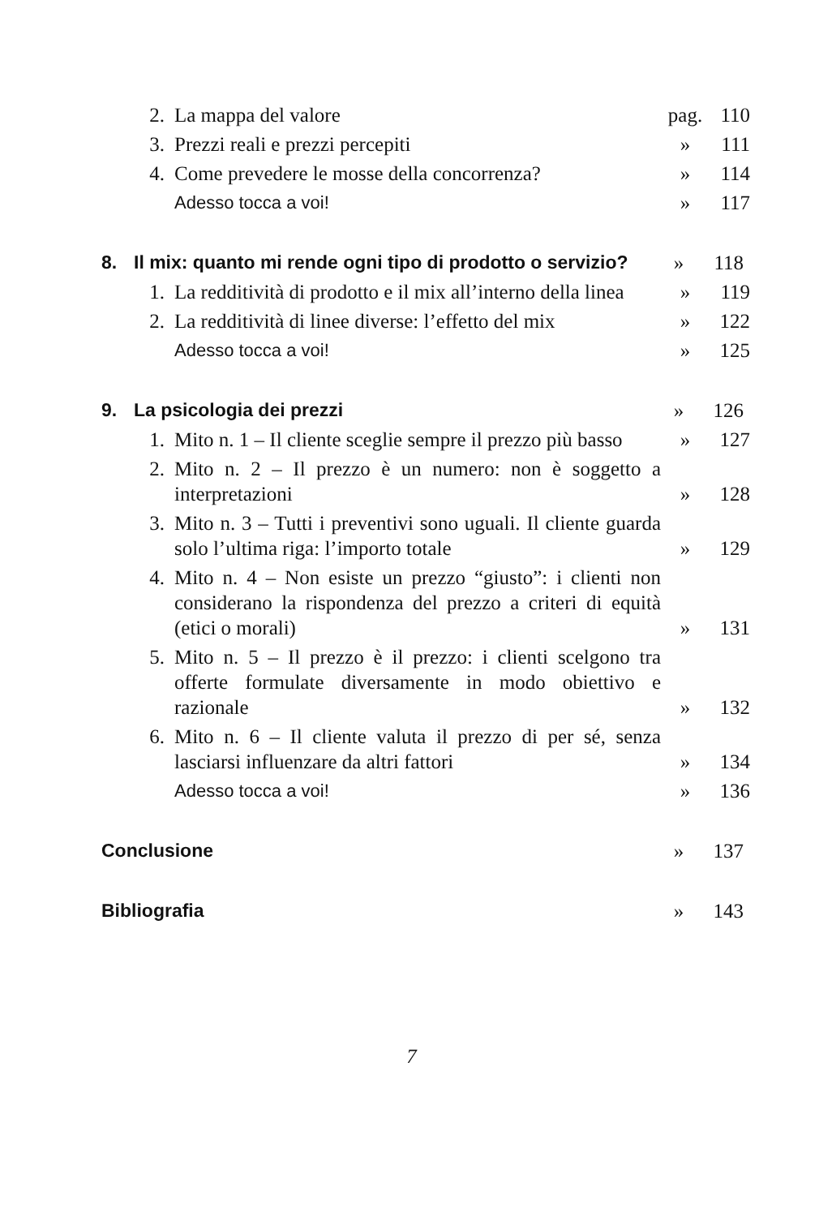2. La mappa del valore pag. 110
3. Prezzi reali e prezzi percepiti » 111
4. Come prevedere le mosse della concorrenza? » 114
Adesso tocca a voi! » 117
8. Il mix: quanto mi rende ogni tipo di prodotto o servizio? » 118
1. La redditività di prodotto e il mix all’interno della linea » 119
2. La redditività di linee diverse: l’effetto del mix » 122
Adesso tocca a voi! » 125
9. La psicologia dei prezzi » 126
1. Mito n. 1 – Il cliente sceglie sempre il prezzo più basso » 127
2. Mito n. 2 – Il prezzo è un numero: non è soggetto a interpretazioni » 128
3. Mito n. 3 – Tutti i preventivi sono uguali. Il cliente guarda solo l’ultima riga: l’importo totale » 129
4. Mito n. 4 – Non esiste un prezzo “giusto”: i clienti non considerano la rispondenza del prezzo a criteri di equità (etici o morali) » 131
5. Mito n. 5 – Il prezzo è il prezzo: i clienti scelgono tra offerte formulate diversamente in modo obiettivo e razionale » 132
6. Mito n. 6 – Il cliente valuta il prezzo di per sé, senza lasciarsi influenzare da altri fattori » 134
Adesso tocca a voi! » 136
Conclusione » 137
Bibliografia » 143
7